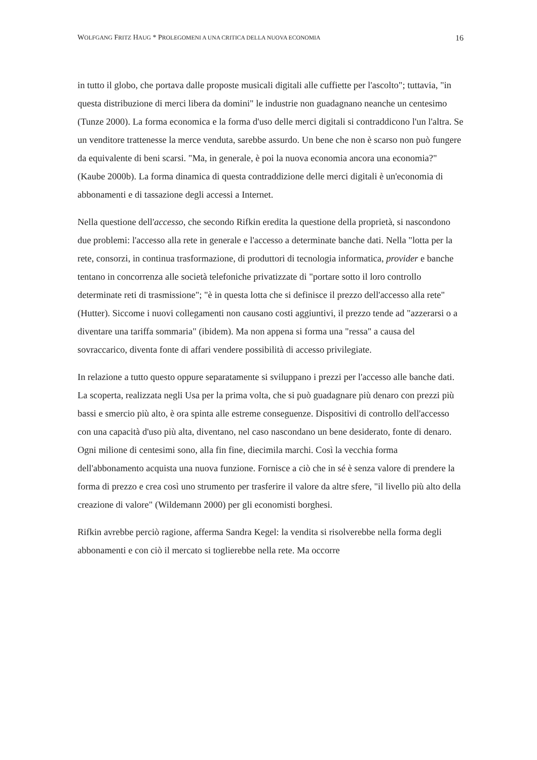WOLFGANG FRITZ HAUG * PROLEGOMENI A UNA CRITICA DELLA NUOVA ECONOMIA 16
in tutto il globo, che portava dalle proposte musicali digitali alle cuffiette per l'ascolto"; tuttavia, "in questa distribuzione di merci libera da domini" le industrie non guadagnano neanche un centesimo (Tunze 2000). La forma economica e la forma d'uso delle merci digitali si contraddicono l'un l'altra. Se un venditore trattenesse la merce venduta, sarebbe assurdo. Un bene che non è scarso non può fungere da equivalente di beni scarsi. "Ma, in generale, è poi la nuova economia ancora una economia?" (Kaube 2000b). La forma dinamica di questa contraddizione delle merci digitali è un'economia di abbonamenti e di tassazione degli accessi a Internet.
Nella questione dell'accesso, che secondo Rifkin eredita la questione della proprietà, si nascondono due problemi: l'accesso alla rete in generale e l'accesso a determinate banche dati. Nella "lotta per la rete, consorzi, in continua trasformazione, di produttori di tecnologia informatica, provider e banche tentano in concorrenza alle società telefoniche privatizzate di "portare sotto il loro controllo determinate reti di trasmissione"; "è in questa lotta che si definisce il prezzo dell'accesso alla rete" (Hutter). Siccome i nuovi collegamenti non causano costi aggiuntivi, il prezzo tende ad "azzerarsi o a diventare una tariffa sommaria" (ibidem). Ma non appena si forma una "ressa" a causa del sovraccarico, diventa fonte di affari vendere possibilità di accesso privilegiate.
In relazione a tutto questo oppure separatamente si sviluppano i prezzi per l'accesso alle banche dati. La scoperta, realizzata negli Usa per la prima volta, che si può guadagnare più denaro con prezzi più bassi e smercio più alto, è ora spinta alle estreme conseguenze. Dispositivi di controllo dell'accesso con una capacità d'uso più alta, diventano, nel caso nascondano un bene desiderato, fonte di denaro. Ogni milione di centesimi sono, alla fin fine, diecimila marchi. Così la vecchia forma dell'abbonamento acquista una nuova funzione. Fornisce a ciò che in sé è senza valore di prendere la forma di prezzo e crea così uno strumento per trasferire il valore da altre sfere, "il livello più alto della creazione di valore" (Wildemann 2000) per gli economisti borghesi.
Rifkin avrebbe perciò ragione, afferma Sandra Kegel: la vendita si risolverebbe nella forma degli abbonamenti e con ciò il mercato si toglierebbe nella rete. Ma occorre